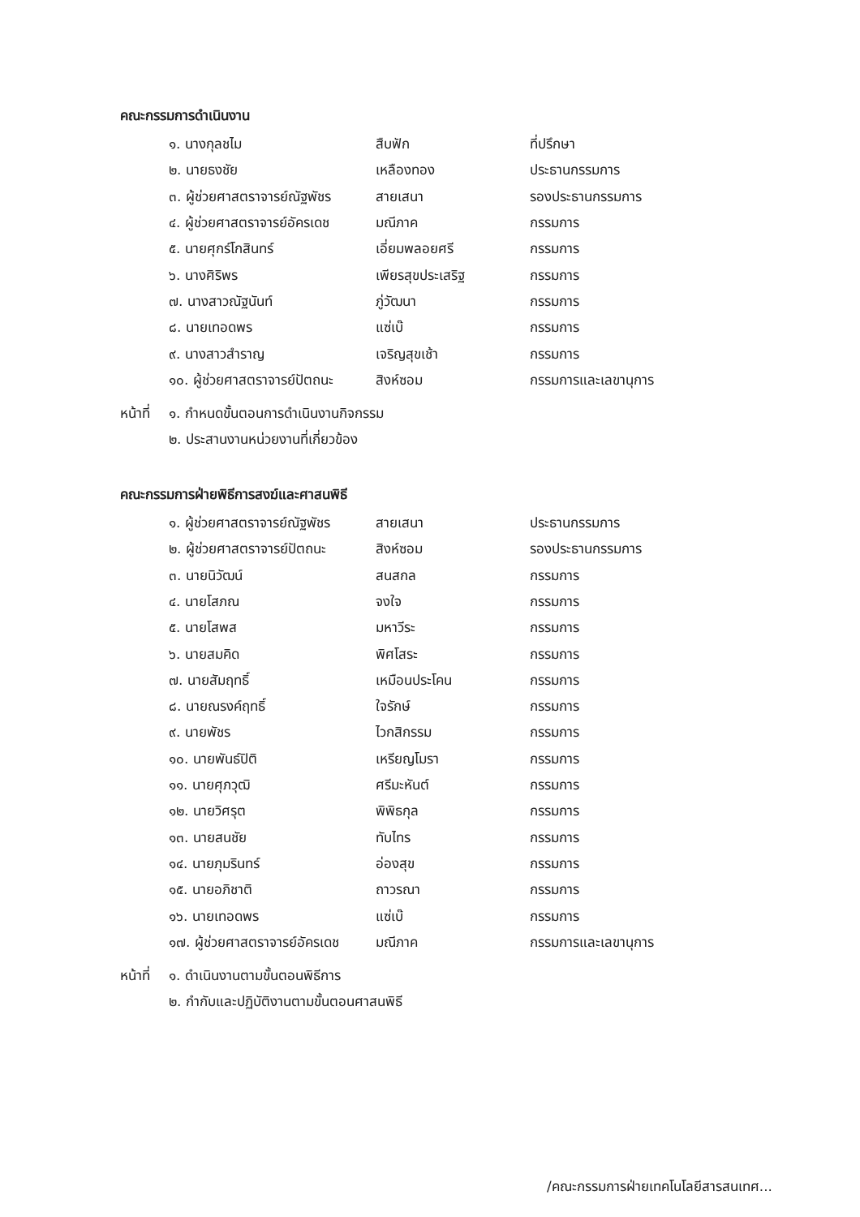คณะกรรมการดำเนินงาน
| ๑. นางกุลชไม | สืบฟัก | ที่ปรึกษา |
| ๒. นายธงชัย | เหลืองทอง | ประธานกรรมการ |
| ๓. ผู้ช่วยศาสตราจารย์ณัฐพัชร | สายเสนา | รองประธานกรรมการ |
| ๔. ผู้ช่วยศาสตราจารย์อัครเดช | มณีภาค | กรรมการ |
| ๕. นายศุกร์โกสินทร์ | เอี่ยมพลอยศรี | กรรมการ |
| ๖. นางศิริพร | เพียรสุขประเสริฐ | กรรมการ |
| ๗. นางสาวณัฐนันท์ | ภู่วัฒนา | กรรมการ |
| ๘. นายเทอดพร | แซ่เบ๊ | กรรมการ |
| ๙. นางสาวสำราญ | เจริญสุขเช้า | กรรมการ |
| ๑๐. ผู้ช่วยศาสตราจารย์ปัตถนะ | สิงห์ซอม | กรรมการและเลขานุการ |
หน้าที่
๑. กำหนดขั้นตอนการดำเนินงานกิจกรรม
๒. ประสานงานหน่วยงานที่เกี่ยวข้อง
คณะกรรมการฝ่ายพิธีการสงฆ์และศาสนพิธี
| ๑. ผู้ช่วยศาสตราจารย์ณัฐพัชร | สายเสนา | ประธานกรรมการ |
| ๒. ผู้ช่วยศาสตราจารย์ปัตถนะ | สิงห์ซอม | รองประธานกรรมการ |
| ๓. นายนิวัฒน์ | สนสกล | กรรมการ |
| ๔. นายโสภณ | จงใจ | กรรมการ |
| ๕. นายโสพส | มหาวีระ | กรรมการ |
| ๖. นายสมคิด | พิศโสระ | กรรมการ |
| ๗. นายสัมฤทธิ์ | เหมือนประโคน | กรรมการ |
| ๘. นายณรงค์ฤทธิ์ | ใจรักษ์ | กรรมการ |
| ๙. นายพัชร | ไวกสิกรรม | กรรมการ |
| ๑๐. นายพันธ์ปิติ | เหรียญโมรา | กรรมการ |
| ๑๑. นายศุภวุฒิ | ศรีมะหันต์ | กรรมการ |
| ๑๒. นายวิศรุต | พิพิธกุล | กรรมการ |
| ๑๓. นายสนชัย | ทับไทร | กรรมการ |
| ๑๔. นายภุมรินทร์ | อ่องสุข | กรรมการ |
| ๑๕. นายอภิชาติ | ถาวรณา | กรรมการ |
| ๑๖. นายเทอดพร | แซ่เบ๊ | กรรมการ |
| ๑๗. ผู้ช่วยศาสตราจารย์อัครเดช | มณีภาค | กรรมการและเลขานุการ |
หน้าที่
๑. ดำเนินงานตามขั้นตอนพิธีการ
๒. กำกับและปฏิบัติงานตามขั้นตอนศาสนพิธี
/คณะกรรมการฝ่ายเทคโนโลยีสารสนเทศ...